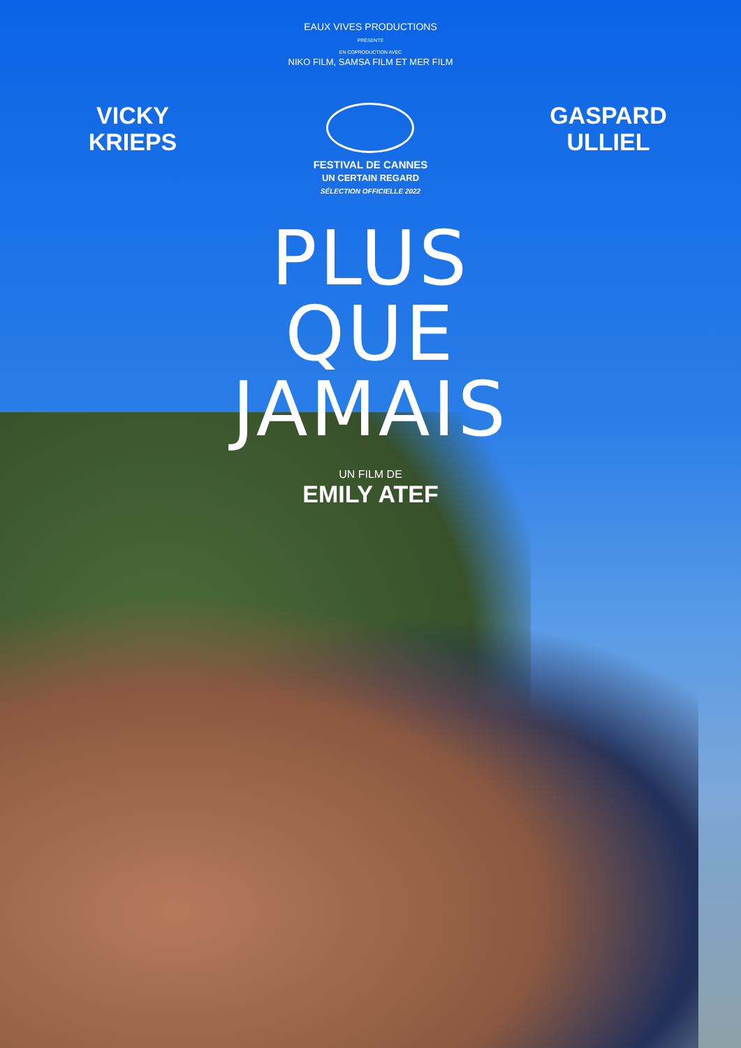EAUX VIVES PRODUCTIONS
PRÉSENTE
EN COPRODUCTION AVEC
NIKO FILM, SAMSA FILM ET MER FILM
VICKY
KRIEPS
FESTIVAL DE CANNES
UN CERTAIN REGARD
SÉLECTION OFFICIELLE 2022
GASPARD
ULLIEL
PLUS
QUE
JAMAIS
UN FILM DE
EMILY ATEF